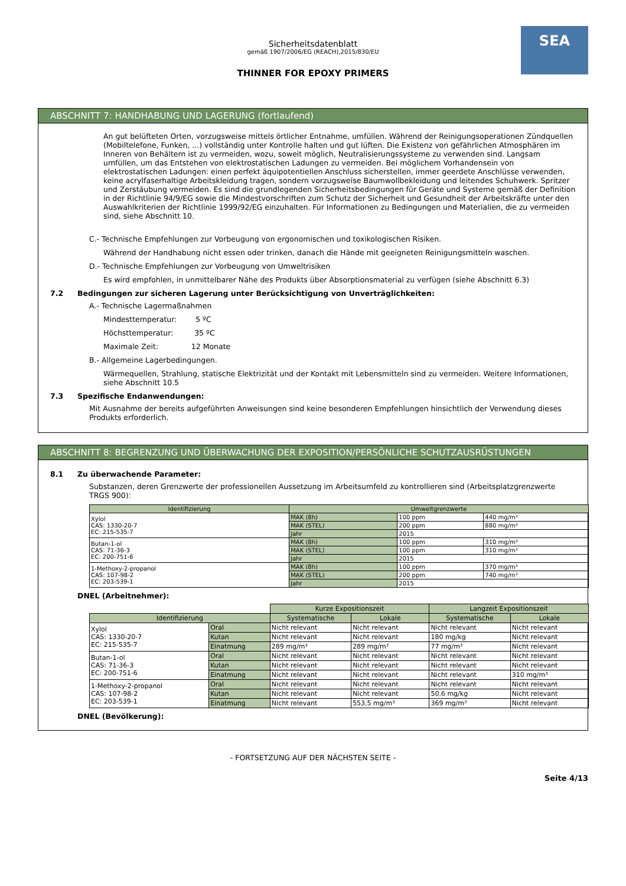SEA
Sicherheitsdatenblatt
gemäß 1907/2006/EG (REACH),2015/830/EU
THINNER FOR EPOXY PRIMERS
ABSCHNITT 7: HANDHABUNG UND LAGERUNG (fortlaufend)
An gut belüfteten Orten, vorzugsweise mittels örtlicher Entnahme, umfüllen. Während der Reinigungsoperationen Zündquellen (Mobiltelefone, Funken, ...) vollständig unter Kontrolle halten und gut lüften. Die Existenz von gefährlichen Atmosphären im Inneren von Behältern ist zu vermeiden, wozu, soweit möglich, Neutralisierungssysteme zu verwenden sind. Langsam umfüllen, um das Entstehen von elektrostatischen Ladungen zu vermeiden. Bei möglichem Vorhandensein von elektrostatischen Ladungen: einen perfekt äquipotentiellen Anschluss sicherstellen, immer geerdete Anschlüsse verwenden, keine acrylfaserhaltige Arbeitskleidung tragen, sondern vorzugsweise Baumwollbekleidung und leitendes Schuhwerk. Spritzer und Zerstäubung vermeiden. Es sind die grundlegenden Sicherheitsbedingungen für Geräte und Systeme gemäß der Definition in der Richtlinie 94/9/EG sowie die Mindestvorschriften zum Schutz der Sicherheit und Gesundheit der Arbeitskräfte unter den Auswahlkriterien der Richtlinie 1999/92/EG einzuhalten. Für Informationen zu Bedingungen und Materialien, die zu vermeiden sind, siehe Abschnitt 10.
C.- Technische Empfehlungen zur Vorbeugung von ergonomischen und toxikologischen Risiken.
Während der Handhabung nicht essen oder trinken, danach die Hände mit geeigneten Reinigungsmitteln waschen.
D.- Technische Empfehlungen zur Vorbeugung von Umweltrisiken
Es wird empfohlen, in unmittelbarer Nähe des Produkts über Absorptionsmaterial zu verfügen (siehe Abschnitt 6.3)
7.2 Bedingungen zur sicheren Lagerung unter Berücksichtigung von Unverträglichkeiten:
A.- Technische Lagermaßnahmen
Mindesttemperatur: 5 ºC
Höchsttemperatur: 35 ºC
Maximale Zeit: 12 Monate
B.- Allgemeine Lagerbedingungen.
Wärmequellen, Strahlung, statische Elektrizität und der Kontakt mit Lebensmitteln sind zu vermeiden. Weitere Informationen, siehe Abschnitt 10.5
7.3 Spezifische Endanwendungen:
Mit Ausnahme der bereits aufgeführten Anweisungen sind keine besonderen Empfehlungen hinsichtlich der Verwendung dieses Produkts erforderlich.
ABSCHNITT 8: BEGRENZUNG UND ÜBERWACHUNG DER EXPOSITION/PERSÖNLICHE SCHUTZAUSRÜSTUNGEN
8.1 Zu überwachende Parameter:
Substanzen, deren Grenzwerte der professionellen Aussetzung im Arbeitsumfeld zu kontrollieren sind (Arbeitsplatzgrenzwerte TRGS 900):
| Identifizierung | Umweltgrenzwerte | | |
| --- | --- | --- | --- |
| Xylol CAS: 1330-20-7 EC: 215-535-7 | MAK (8h) | 100 ppm | 440 mg/m³ |
| | MAK (STEL) | 200 ppm | 880 mg/m³ |
| | Jahr | 2015 | |
| Butan-1-ol CAS: 71-36-3 EC: 200-751-6 | MAK (8h) | 100 ppm | 310 mg/m³ |
| | MAK (STEL) | 100 ppm | 310 mg/m³ |
| | Jahr | 2015 | |
| 1-Methoxy-2-propanol CAS: 107-98-2 EC: 203-539-1 | MAK (8h) | 100 ppm | 370 mg/m³ |
| | MAK (STEL) | 200 ppm | 740 mg/m³ |
| | Jahr | 2015 | |
DNEL (Arbeitnehmer):
| | | Kurze Expositionszeit | | Langzeit Expositionszeit | |
| Identifizierung | | Systematische | Lokale | Systematische | Lokale |
| Xylol CAS: 1330-20-7 EC: 215-535-7 | Oral | Nicht relevant | Nicht relevant | Nicht relevant | Nicht relevant |
| | Kutan | Nicht relevant | Nicht relevant | 180 mg/kg | Nicht relevant |
| | Einatmung | 289 mg/m³ | 289 mg/m³ | 77 mg/m³ | Nicht relevant |
| Butan-1-ol CAS: 71-36-3 EC: 200-751-6 | Oral | Nicht relevant | Nicht relevant | Nicht relevant | Nicht relevant |
| | Kutan | Nicht relevant | Nicht relevant | Nicht relevant | Nicht relevant |
| | Einatmung | Nicht relevant | Nicht relevant | Nicht relevant | 310 mg/m³ |
| 1-Methoxy-2-propanol CAS: 107-98-2 EC: 203-539-1 | Oral | Nicht relevant | Nicht relevant | Nicht relevant | Nicht relevant |
| | Kutan | Nicht relevant | Nicht relevant | 50,6 mg/kg | Nicht relevant |
| | Einatmung | Nicht relevant | 553,5 mg/m³ | 369 mg/m³ | Nicht relevant |
DNEL (Bevölkerung):
- FORTSETZUNG AUF DER NÄCHSTEN SEITE -
Seite 4/13